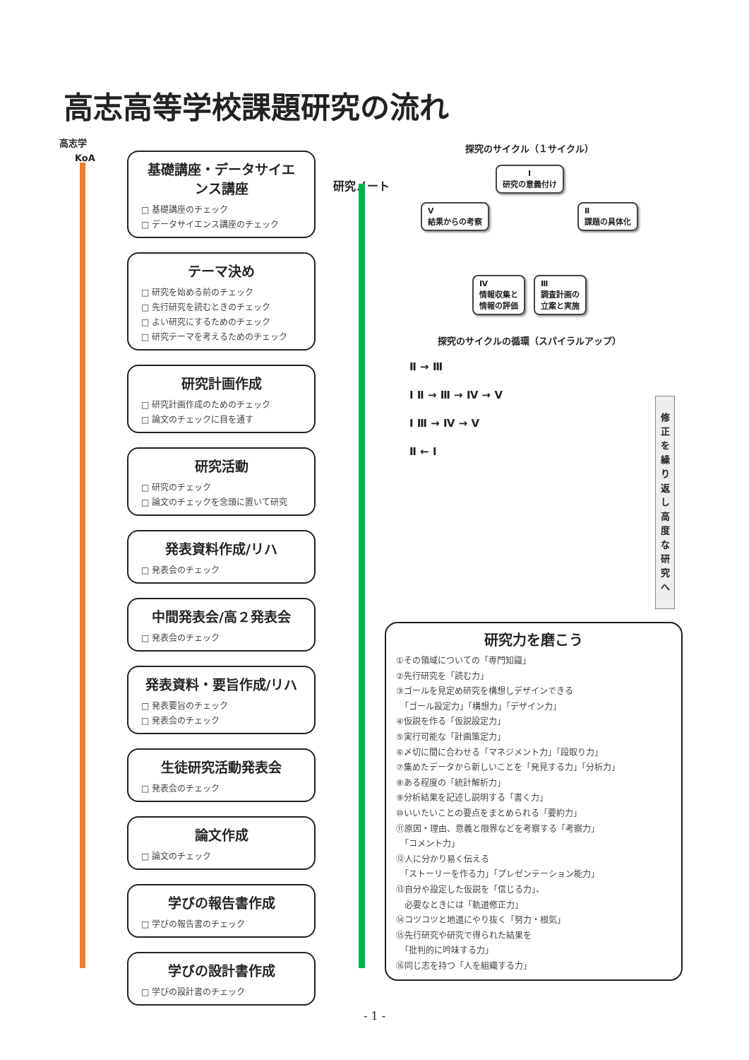高志高等学校課題研究の流れ
高志学
KoA
研究ノート
基礎講座・データサイエンス講座
□ 基礎講座のチェック
□ データサイエンス講座のチェック
テーマ決め
□ 研究を始める前のチェック
□ 先行研究を読むときのチェック
□ よい研究にするためのチェック
□ 研究テーマを考えるためのチェック
研究計画作成
□ 研究計画作成のためのチェック
□ 論文のチェックに目を通す
研究活動
□ 研究のチェック
□ 論文のチェックを念頭に置いて研究
発表資料作成/リハ
□ 発表会のチェック
中間発表会/高２発表会
□ 発表会のチェック
発表資料・要旨作成/リハ
□ 発表要旨のチェック
□ 発表会のチェック
生徒研究活動発表会
□ 発表会のチェック
論文作成
□ 論文のチェック
学びの報告書作成
□ 学びの報告書のチェック
学びの設計書作成
□ 学びの設計書のチェック
探究のサイクル（１サイクル）
Ⅰ
研究の意義付け
Ⅴ
結果からの考察 Ⅱ
課題の具体化
Ⅳ
情報収集と
情報の評価 Ⅲ
調査計画の
立案と実施
探究のサイクルの循環（スパイラルアップ）
Ⅱ → Ⅲ
Ⅰ Ⅱ → Ⅲ → Ⅳ → Ⅴ
Ⅰ Ⅲ → Ⅳ → Ⅴ
Ⅱ ← Ⅰ
修正を繰り返し高度な研究へ
研究力を磨こう
①その領域についての「専門知識」
②先行研究を「読む力」
③ゴールを見定め研究を構想しデザインできる
　「ゴール設定力」「構想力」「デザイン力」
④仮説を作る「仮説設定力」
⑤実行可能な「計画策定力」
⑥〆切に間に合わせる「マネジメント力」「段取り力」
⑦集めたデータから新しいことを「発見する力」「分析力」
⑧ある程度の「統計解析力」
⑨分析結果を記述し説明する「書く力」
⑩いいたいことの要点をまとめられる「要約力」
⑪原因・理由、意義と限界などを考察する「考察力」
　「コメント力」
⑫人に分かり易く伝える
　「ストーリーを作る力」「プレゼンテーション能力」
⑬自分や設定した仮説を「信じる力」、
　必要なときには「軌道修正力」
⑭コツコツと地道にやり抜く「努力・根気」
⑮先行研究や研究で得られた結果を
　「批判的に吟味する力」
⑯同じ志を持つ「人を組織する力」
- 1 -